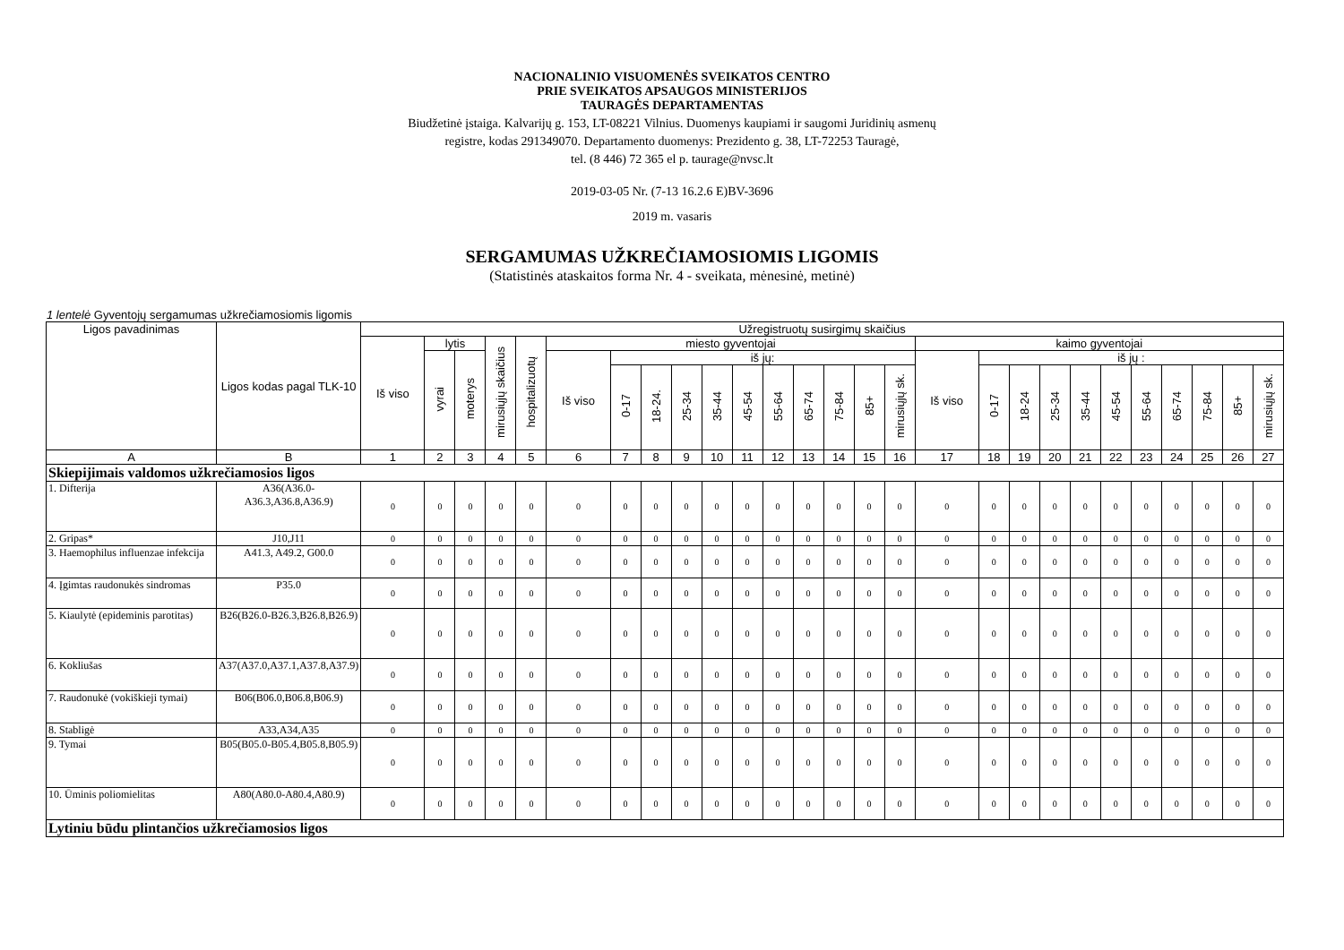NACIONALINIO VISUOMENĖS SVEIKATOS CENTRO
PRIE SVEIKATOS APSAUGOS MINISTERIJOS
TAURAGĖS DEPARTAMENTAS
Biudžetinė įstaiga. Kalvarijų g. 153, LT-08221 Vilnius. Duomenys kaupiami ir saugomi Juridinių asmenų
registre, kodas 291349070. Departamento duomenys: Prezidento g. 38, LT-72253 Tauragė,
tel. (8 446) 72 365 el p. taurage@nvsc.lt
2019-03-05 Nr. (7-13 16.2.6 E)BV-3696
2019 m. vasaris
SERGAMUMAS UŽKREČIAMOSIOMIS LIGOMIS
(Statistinės ataskaitos forma Nr. 4 - sveikata, mėnesinė, metinė)
1 lentelė Gyventojų sergamumas užkrečiamosiomis ligomis
| Ligos pavadinimas | Ligos kodas pagal TLK-10 | Užregistruotų susirgimų skaičius | | | | | | | | | | | | | | | | | | | | | | | | | | |
| --- | --- | --- | --- | --- | --- | --- | --- | --- | --- | --- | --- | --- | --- | --- | --- | --- | --- | --- | --- | --- | --- | --- | --- | --- | --- | --- | --- | --- |
| | | Iš viso | lytis | | mirusiųjų skaičius | hospitalizuotų | miesto gyventojai | | | | | | | | | | | kaimo gyventojai | | | | | | | | | | |
| | | | vyrai | moterys | | | Iš viso | iš jų: | | | | | | | | | | Iš viso | iš jų : | | | | | | | | | |
| | | | | | | | | 0-17 | 18-24. | 25-34 | 35-44 | 45-54 | 55-64 | 65-74 | 75-84 | 85+ | mirusiųjų sk. | | 0-17 | 18-24 | 25-34 | 35-44 | 45-54 | 55-64 | 65-74 | 75-84 | 85+ | mirusiųjų sk. |
| A | B | 1 | 2 | 3 | 4 | 5 | 6 | 7 | 8 | 9 | 10 | 11 | 12 | 13 | 14 | 15 | 16 | 17 | 18 | 19 | 20 | 21 | 22 | 23 | 24 | 25 | 26 | 27 |
| Skiepijimais valdomos užkrečiamosios ligos | | | | | | | | | | | | | | | | | | | | | | | | | | | | |
| 1. Difterija | A36(A36.0-A36.3,A36.8,A36.9) | 0 | 0 | 0 | 0 | 0 | 0 | 0 | 0 | 0 | 0 | 0 | 0 | 0 | 0 | 0 | 0 | 0 | 0 | 0 | 0 | 0 | 0 | 0 | 0 | 0 | 0 | 0 |
| 2. Gripas* | J10,J11 | 0 | 0 | 0 | 0 | 0 | 0 | 0 | 0 | 0 | 0 | 0 | 0 | 0 | 0 | 0 | 0 | 0 | 0 | 0 | 0 | 0 | 0 | 0 | 0 | 0 | 0 | 0 |
| 3. Haemophilus influenzae infekcija | A41.3, A49.2, G00.0 | 0 | 0 | 0 | 0 | 0 | 0 | 0 | 0 | 0 | 0 | 0 | 0 | 0 | 0 | 0 | 0 | 0 | 0 | 0 | 0 | 0 | 0 | 0 | 0 | 0 | 0 | 0 |
| 4. Įgimtas raudonukės sindromas | P35.0 | 0 | 0 | 0 | 0 | 0 | 0 | 0 | 0 | 0 | 0 | 0 | 0 | 0 | 0 | 0 | 0 | 0 | 0 | 0 | 0 | 0 | 0 | 0 | 0 | 0 | 0 | 0 |
| 5. Kiaulytė (epideminis parotitas) | B26(B26.0-B26.3,B26.8,B26.9) | 0 | 0 | 0 | 0 | 0 | 0 | 0 | 0 | 0 | 0 | 0 | 0 | 0 | 0 | 0 | 0 | 0 | 0 | 0 | 0 | 0 | 0 | 0 | 0 | 0 | 0 | 0 |
| 6. Kokliušas | A37(A37.0,A37.1,A37.8,A37.9) | 0 | 0 | 0 | 0 | 0 | 0 | 0 | 0 | 0 | 0 | 0 | 0 | 0 | 0 | 0 | 0 | 0 | 0 | 0 | 0 | 0 | 0 | 0 | 0 | 0 | 0 | 0 |
| 7. Raudonukė (vokiškieji tymai) | B06(B06.0,B06.8,B06.9) | 0 | 0 | 0 | 0 | 0 | 0 | 0 | 0 | 0 | 0 | 0 | 0 | 0 | 0 | 0 | 0 | 0 | 0 | 0 | 0 | 0 | 0 | 0 | 0 | 0 | 0 | 0 |
| 8. Stabligė | A33,A34,A35 | 0 | 0 | 0 | 0 | 0 | 0 | 0 | 0 | 0 | 0 | 0 | 0 | 0 | 0 | 0 | 0 | 0 | 0 | 0 | 0 | 0 | 0 | 0 | 0 | 0 | 0 | 0 |
| 9. Tymai | B05(B05.0-B05.4,B05.8,B05.9) | 0 | 0 | 0 | 0 | 0 | 0 | 0 | 0 | 0 | 0 | 0 | 0 | 0 | 0 | 0 | 0 | 0 | 0 | 0 | 0 | 0 | 0 | 0 | 0 | 0 | 0 | 0 |
| 10. Ūminis poliomielitas | A80(A80.0-A80.4,A80.9) | 0 | 0 | 0 | 0 | 0 | 0 | 0 | 0 | 0 | 0 | 0 | 0 | 0 | 0 | 0 | 0 | 0 | 0 | 0 | 0 | 0 | 0 | 0 | 0 | 0 | 0 | 0 |
| Lytiniu būdu plintančios užkrečiamosios ligos | | | | | | | | | | | | | | | | | | | | | | | | | | | | |